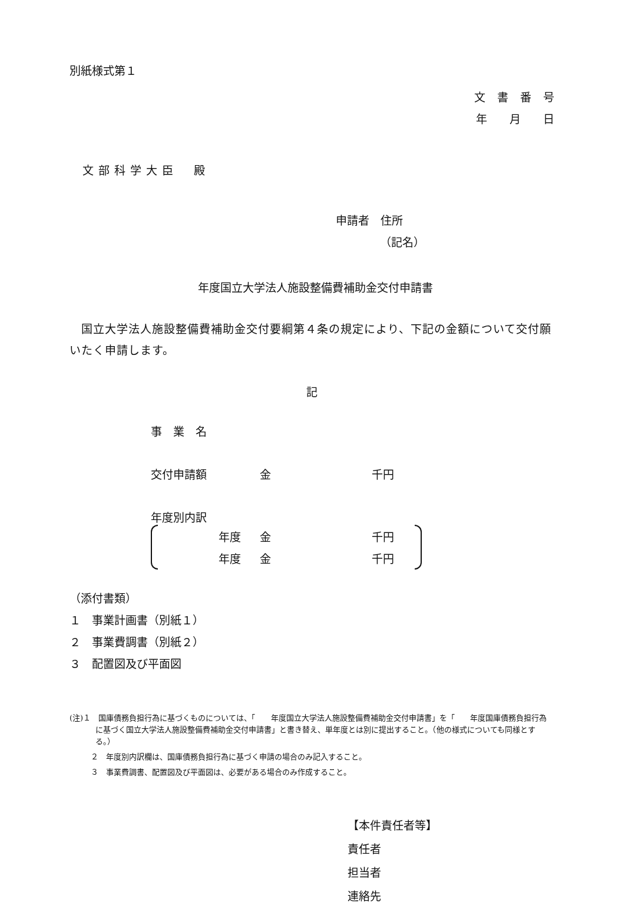別紙様式第１
文書番号
年　　月　　日
文部科学大臣　殿
申請者　住所
（記名）
年度国立大学法人施設整備費補助金交付申請書
　国立大学法人施設整備費補助金交付要綱第４条の規定により、下記の金額について交付願いたく申請します。
記
事　業　名
交付申請額 金 千円
年度別内訳
年度 金 千円
年度 金 千円
（添付書類）
１　事業計画書（別紙１）
２　事業費調書（別紙２）
３　配置図及び平面図
(注)１　国庫債務負担行為に基づくものについては、「　　年度国立大学法人施設整備費補助金交付申請書」を「　　年度国庫債務負担行為に基づく国立大学法人施設整備費補助金交付申請書」と書き替え、単年度とは別に提出すること。（他の様式についても同様とする。）
２　年度別内訳欄は、国庫債務負担行為に基づく申請の場合のみ記入すること。
３　事業費調書、配置図及び平面図は、必要がある場合のみ作成すること。
【本件責任者等】
責任者
担当者
連絡先